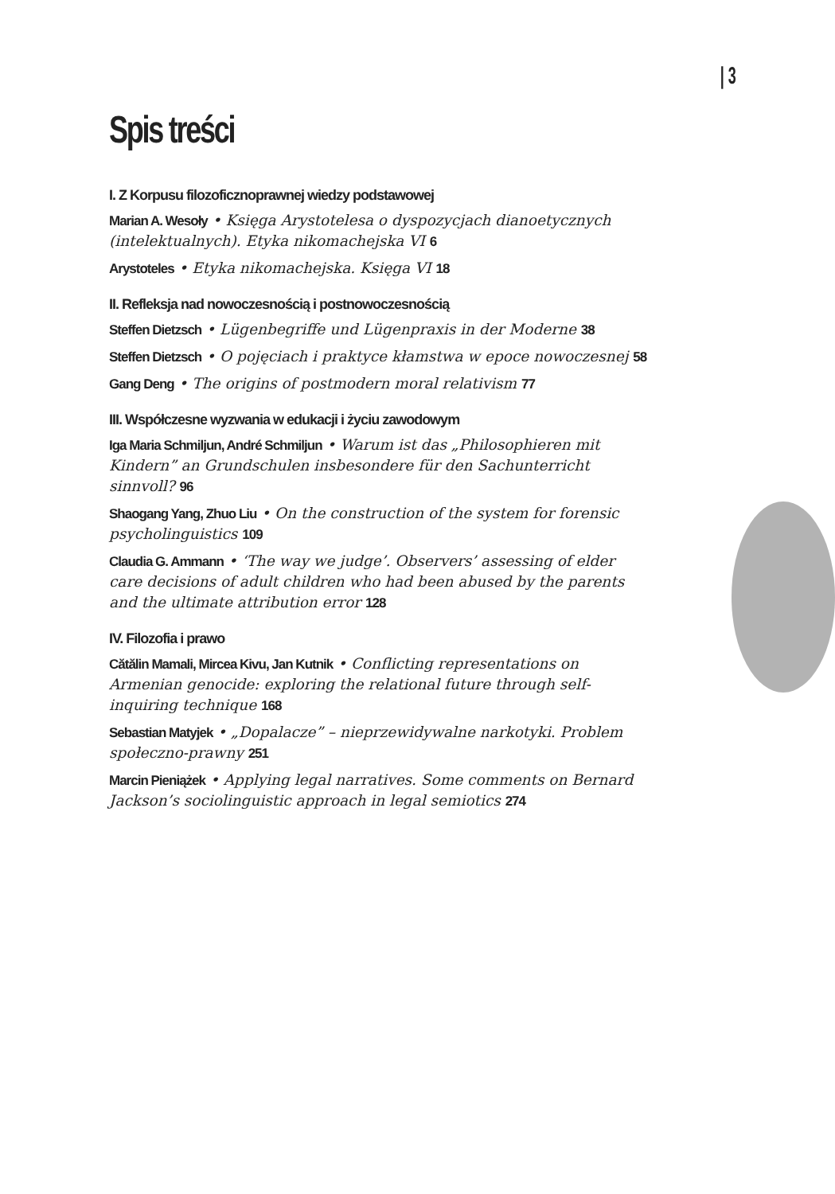| 3
Spis treści
I. Z Korpusu filozoficznoprawnej wiedzy podstawowej
Marian A. Wesoły • Księga Arystotelesa o dyspozycjach dianoetycznych (intelektualnych). Etyka nikomachejska VI 6
Arystoteles • Etyka nikomachejska. Księga VI 18
II. Refleksja nad nowoczesnością i postnowoczesnością
Steffen Dietzsch • Lügenbegriffe und Lügenpraxis in der Moderne 38
Steffen Dietzsch • O pojęciach i praktyce kłamstwa w epoce nowoczesnej 58
Gang Deng • The origins of postmodern moral relativism 77
III. Współczesne wyzwania w edukacji i życiu zawodowym
Iga Maria Schmiljun, André Schmiljun • Warum ist das „Philosophieren mit Kindern” an Grundschulen insbesondere für den Sachunterricht sinnvoll? 96
Shaogang Yang, Zhuo Liu • On the construction of the system for forensic psycholinguistics 109
Claudia G. Ammann • ‘The way we judge’. Observers’ assessing of elder care decisions of adult children who had been abused by the parents and the ultimate attribution error 128
IV. Filozofia i prawo
Cătălin Mamali, Mircea Kivu, Jan Kutnik • Conflicting representations on Armenian genocide: exploring the relational future through self-inquiring technique 168
Sebastian Matyjek • „Dopalacze” – nieprzewidywalne narkotyki. Problem społeczno-prawny 251
Marcin Pieniążek • Applying legal narratives. Some comments on Bernard Jackson’s sociolinguistic approach in legal semiotics 274